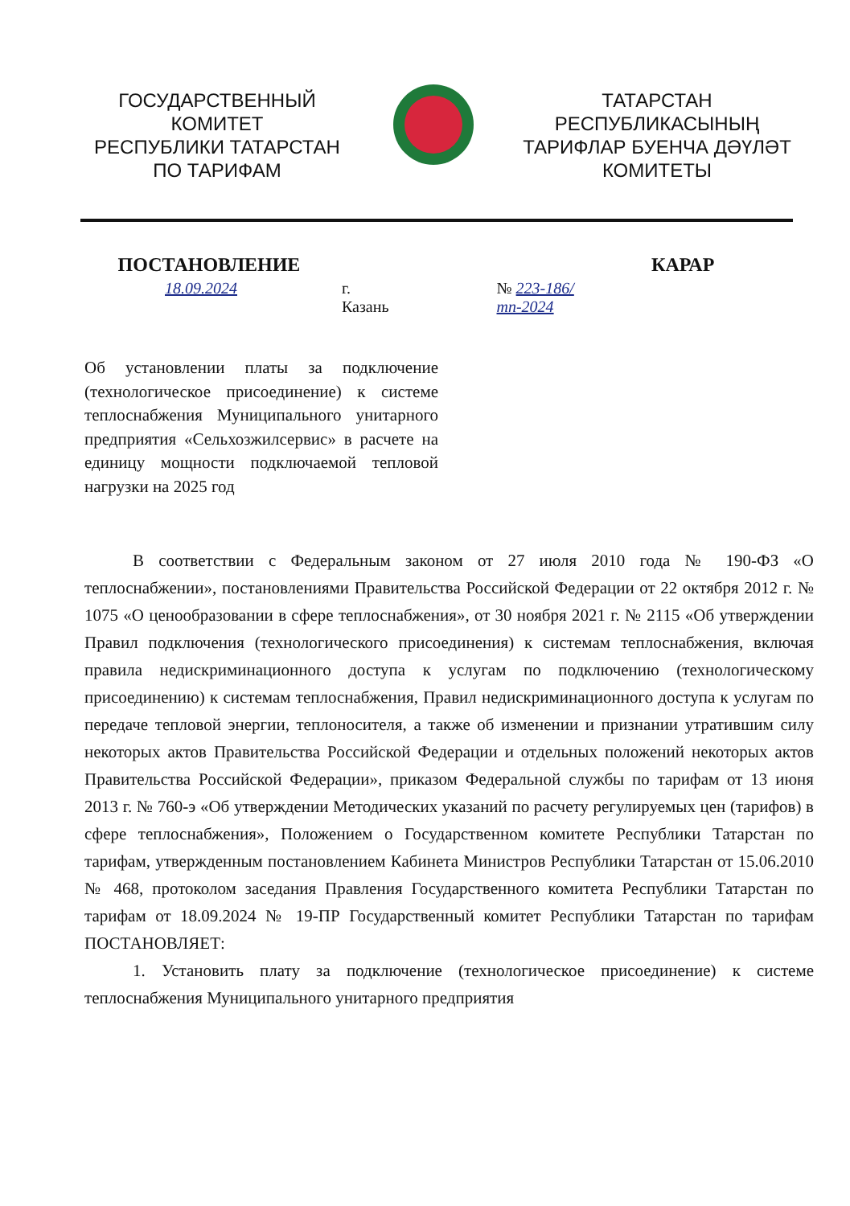ГОСУДАРСТВЕННЫЙ
КОМИТЕТ
РЕСПУБЛИКИ ТАТАРСТАН
ПО ТАРИФАМ
ТАТАРСТАН
РЕСПУБЛИКАСЫНЫҢ
ТАРИФЛАР БУЕНЧА ДӘҮЛӘТ
КОМИТЕТЫ
ПОСТАНОВЛЕНИЕ КАРАР
18.09.2024 г. Казань № 223-186/тп-2024
Об установлении платы за подключение (технологическое присоединение) к системе теплоснабжения Муниципального унитарного предприятия «Сельхозжилсервис» в расчете на единицу мощности подключаемой тепловой нагрузки на 2025 год
В соответствии с Федеральным законом от 27 июля 2010 года № 190-ФЗ «О теплоснабжении», постановлениями Правительства Российской Федерации от 22 октября 2012 г. № 1075 «О ценообразовании в сфере теплоснабжения», от 30 ноября 2021 г. № 2115 «Об утверждении Правил подключения (технологического присоединения) к системам теплоснабжения, включая правила недискриминационного доступа к услугам по подключению (технологическому присоединению) к системам теплоснабжения, Правил недискриминационного доступа к услугам по передаче тепловой энергии, теплоносителя, а также об изменении и признании утратившим силу некоторых актов Правительства Российской Федерации и отдельных положений некоторых актов Правительства Российской Федерации», приказом Федеральной службы по тарифам от 13 июня 2013 г. № 760-э «Об утверждении Методических указаний по расчету регулируемых цен (тарифов) в сфере теплоснабжения», Положением о Государственном комитете Республики Татарстан по тарифам, утвержденным постановлением Кабинета Министров Республики Татарстан от 15.06.2010 № 468, протоколом заседания Правления Государственного комитета Республики Татарстан по тарифам от 18.09.2024 № 19-ПР Государственный комитет Республики Татарстан по тарифам ПОСТАНОВЛЯЕТ:
1. Установить плату за подключение (технологическое присоединение) к системе теплоснабжения Муниципального унитарного предприятия